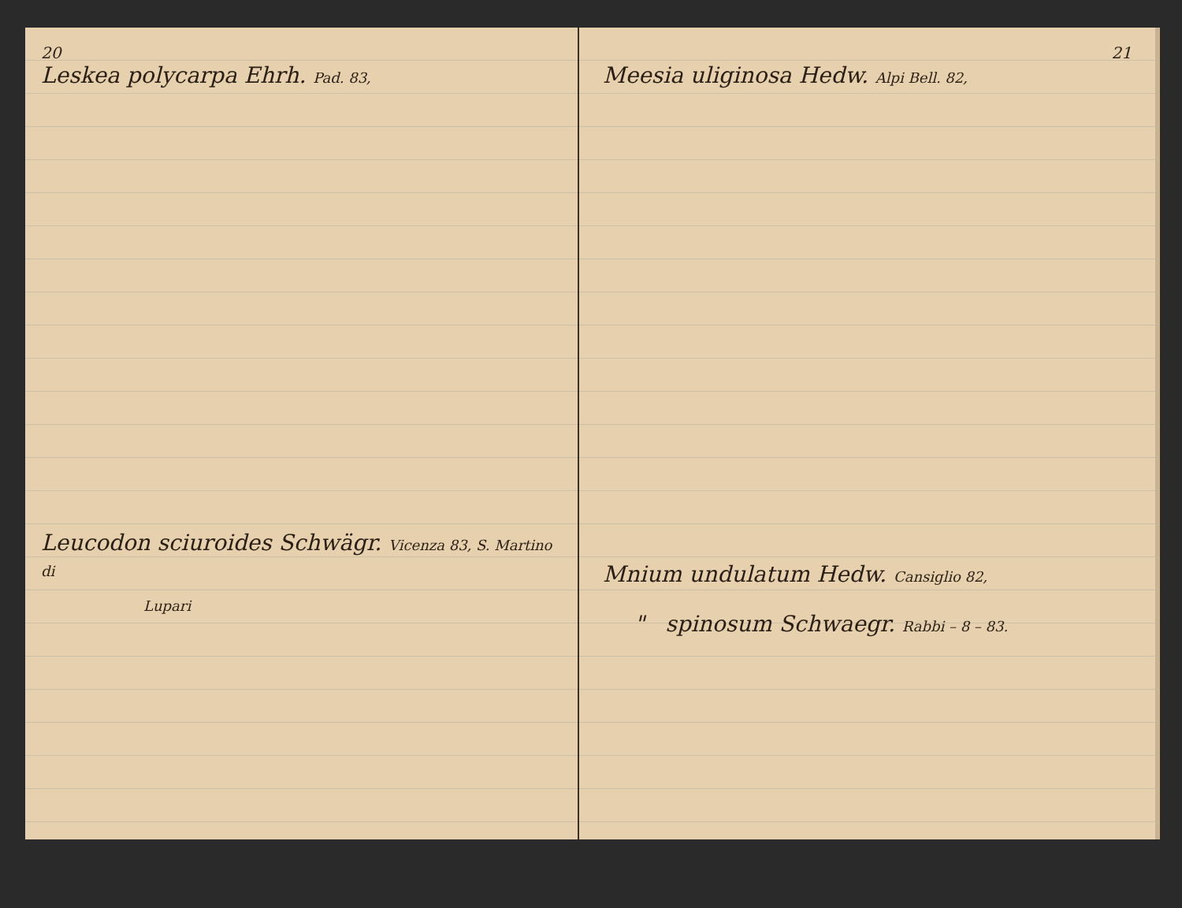20
Leskea polycarpa Ehrh. Pad. 83,
Leucodon sciuroides Schwägr. Vicenza 83, S. Martino di
Lupari
21
Meesia uliginosa Hedw. Alpi Bell. 82,
Mnium undulatum Hedw. Cansiglio 82,
" spinosum Schwaegr. Rabbi – 8 – 83.